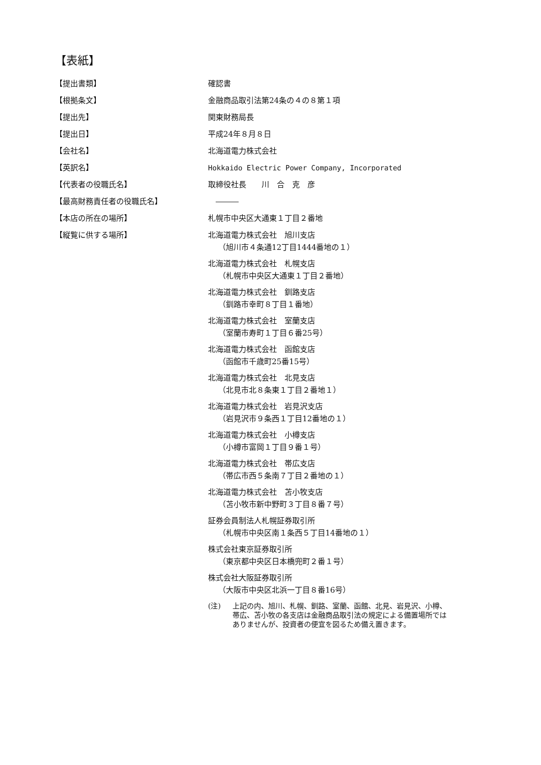【表紙】
【提出書類】 確認書
【根拠条文】 金融商品取引法第24条の４の８第１項
【提出先】 関東財務局長
【提出日】 平成24年８月８日
【会社名】 北海道電力株式会社
【英訳名】 Hokkaido Electric Power Company, Incorporated
【代表者の役職氏名】 取締役社長　　川　合　克　彦
【最高財務責任者の役職氏名】 　―――
【本店の所在の場所】 札幌市中央区大通東１丁目２番地
【縦覧に供する場所】 北海道電力株式会社　旭川支店
（旭川市４条通12丁目1444番地の１）
北海道電力株式会社　札幌支店
（札幌市中央区大通東１丁目２番地）
北海道電力株式会社　釧路支店
（釧路市幸町８丁目１番地）
北海道電力株式会社　室蘭支店
（室蘭市寿町１丁目６番25号）
北海道電力株式会社　函館支店
（函館市千歳町25番15号）
北海道電力株式会社　北見支店
（北見市北８条東１丁目２番地１）
北海道電力株式会社　岩見沢支店
（岩見沢市９条西１丁目12番地の１）
北海道電力株式会社　小樽支店
（小樽市富岡１丁目９番１号）
北海道電力株式会社　帯広支店
（帯広市西５条南７丁目２番地の１）
北海道電力株式会社　苫小牧支店
（苫小牧市新中野町３丁目８番７号）
証券会員制法人札幌証券取引所
（札幌市中央区南１条西５丁目14番地の１）
株式会社東京証券取引所
（東京都中央区日本橋兜町２番１号）
株式会社大阪証券取引所
（大阪市中央区北浜一丁目８番16号）
(注) 上記の内、旭川、札幌、釧路、室蘭、函館、北見、岩見沢、小樽、
帯広、苫小牧の各支店は金融商品取引法の規定による備置場所では
ありませんが、投資者の便宜を図るため備え置きます。